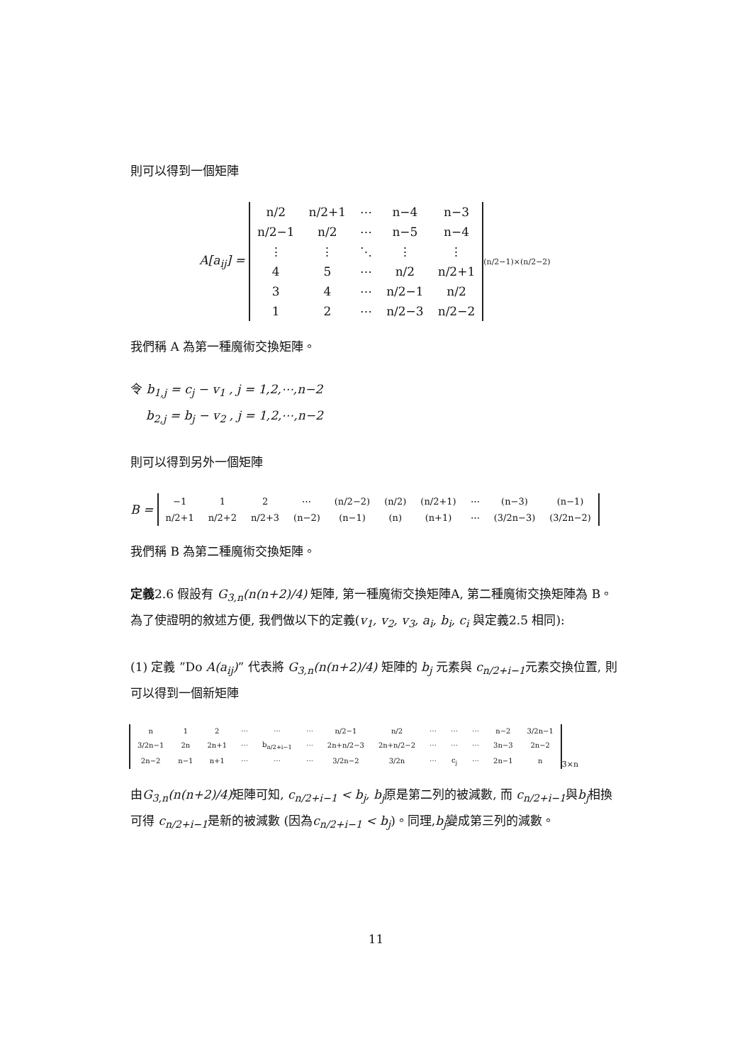則可以得到一個矩陣
A[a<sub>ij</sub>] =
| n/2 | n/2+1 | ⋯ | n−4 | n−3 |
| n/2−1 | n/2 | ⋯ | n−5 | n−4 |
| ⋮ | ⋮ | ⋱ | ⋮ | ⋮ |
| 4 | 5 | ⋯ | n/2 | n/2+1 |
| 3 | 4 | ⋯ | n/2−1 | n/2 |
| 1 | 2 | ⋯ | n/2−3 | n/2−2 |
<sub>(n/2−1)×(n/2−2)</sub>
我們稱 A 為第一種魔術交換矩陣。
令 b<sub>1,j</sub> = c<sub>j</sub> − v<sub>1</sub> , j = 1,2,⋯,n−2
b<sub>2,j</sub> = b<sub>j</sub> − v<sub>2</sub> , j = 1,2,⋯,n−2
則可以得到另外一個矩陣
B =
| −1 | 1 | 2 | ⋯ | (n/2−2) | (n/2) | (n/2+1) | ⋯ | (n−3) | (n−1) |
| n/2+1 | n/2+2 | n/2+3 | (n−2) | (n−1) | (n) | (n+1) | ⋯ | (3/2n−3) | (3/2n−2) |
我們稱 B 為第二種魔術交換矩陣。
定義2.6 假設有 G<sub>3,n</sub>(n(n+2)/4) 矩陣, 第一種魔術交換矩陣A, 第二種魔術交換矩陣為 B。為了使證明的敘述方便, 我們做以下的定義(v<sub>1</sub>, v<sub>2</sub>, v<sub>3</sub>, a<sub>i</sub>, b<sub>i</sub>, c<sub>i</sub> 與定義2.5 相同):
(1) 定義 ”Do A(a<sub>ij</sub>)” 代表將 G<sub>3,n</sub>(n(n+2)/4) 矩陣的 b<sub>j</sub> 元素與 c<sub>n/2+i−1</sub>元素交換位置, 則可以得到一個新矩陣
| n | 1 | 2 | ⋯ | ⋯ | ⋯ | n/2−1 | n/2 | ⋯ | ⋯ | ⋯ | n−2 | 3/2n−1 |
| 3/2n−1 | 2n | 2n+1 | ⋯ | b<sub>n/2+i−1</sub> | ⋯ | 2n+n/2−3 | 2n+n/2−2 | ⋯ | ⋯ | ⋯ | 3n−3 | 2n−2 |
| 2n−2 | n−1 | n+1 | ⋯ | ⋯ | ⋯ | 3/2n−2 | 3/2n | ⋯ | c<sub>j</sub> | ⋯ | 2n−1 | n |
<sub>3×n</sub>
由G<sub>3,n</sub>(n(n+2)/4) 矩陣可知, c<sub>n/2+i−1</sub> < b<sub>j</sub>, b<sub>j</sub>原是第二列的被減數, 而 c<sub>n/2+i−1</sub>與b<sub>j</sub>相換可得 c<sub>n/2+i−1</sub>是新的被減數 (因為c<sub>n/2+i−1</sub> < b<sub>j</sub>)。同理,b<sub>j</sub>變成第三列的減數。
11